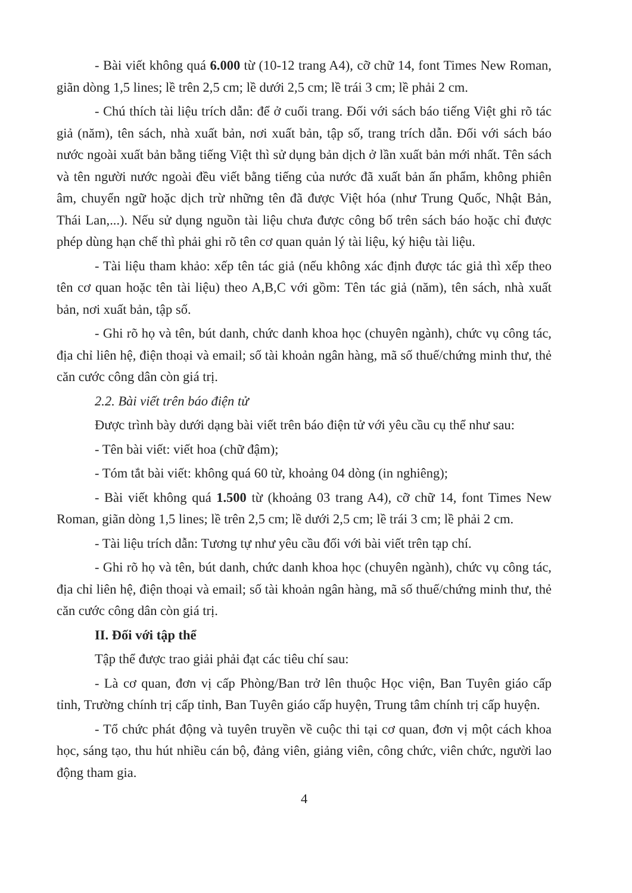- Bài viết không quá 6.000 từ (10-12 trang A4), cỡ chữ 14, font Times New Roman, giãn dòng 1,5 lines; lề trên 2,5 cm; lề dưới 2,5 cm; lề trái 3 cm; lề phải 2 cm.
- Chú thích tài liệu trích dẫn: để ở cuối trang. Đối với sách báo tiếng Việt ghi rõ tác giả (năm), tên sách, nhà xuất bản, nơi xuất bản, tập số, trang trích dẫn. Đối với sách báo nước ngoài xuất bản bằng tiếng Việt thì sử dụng bản dịch ở lần xuất bản mới nhất. Tên sách và tên người nước ngoài đều viết bằng tiếng của nước đã xuất bản ấn phẩm, không phiên âm, chuyển ngữ hoặc dịch trừ những tên đã được Việt hóa (như Trung Quốc, Nhật Bản, Thái Lan,...). Nếu sử dụng nguồn tài liệu chưa được công bố trên sách báo hoặc chỉ được phép dùng hạn chế thì phải ghi rõ tên cơ quan quản lý tài liệu, ký hiệu tài liệu.
- Tài liệu tham khảo: xếp tên tác giả (nếu không xác định được tác giả thì xếp theo tên cơ quan hoặc tên tài liệu) theo A,B,C với gồm: Tên tác giả (năm), tên sách, nhà xuất bản, nơi xuất bản, tập số.
- Ghi rõ họ và tên, bút danh, chức danh khoa học (chuyên ngành), chức vụ công tác, địa chỉ liên hệ, điện thoại và email; số tài khoản ngân hàng, mã số thuế/chứng minh thư, thẻ căn cước công dân còn giá trị.
2.2. Bài viết trên báo điện tử
Được trình bày dưới dạng bài viết trên báo điện tử với yêu cầu cụ thể như sau:
- Tên bài viết: viết hoa (chữ đậm);
- Tóm tắt bài viết: không quá 60 từ, khoảng 04 dòng (in nghiêng);
- Bài viết không quá 1.500 từ (khoảng 03 trang A4), cỡ chữ 14, font Times New Roman, giãn dòng 1,5 lines; lề trên 2,5 cm; lề dưới 2,5 cm; lề trái 3 cm; lề phải 2 cm.
- Tài liệu trích dẫn: Tương tự như yêu cầu đối với bài viết trên tạp chí.
- Ghi rõ họ và tên, bút danh, chức danh khoa học (chuyên ngành), chức vụ công tác, địa chỉ liên hệ, điện thoại và email; số tài khoản ngân hàng, mã số thuế/chứng minh thư, thẻ căn cước công dân còn giá trị.
II. Đối với tập thể
Tập thể được trao giải phải đạt các tiêu chí sau:
- Là cơ quan, đơn vị cấp Phòng/Ban trở lên thuộc Học viện, Ban Tuyên giáo cấp tỉnh, Trường chính trị cấp tỉnh, Ban Tuyên giáo cấp huyện, Trung tâm chính trị cấp huyện.
- Tổ chức phát động và tuyên truyền về cuộc thi tại cơ quan, đơn vị một cách khoa học, sáng tạo, thu hút nhiều cán bộ, đảng viên, giảng viên, công chức, viên chức, người lao động tham gia.
4